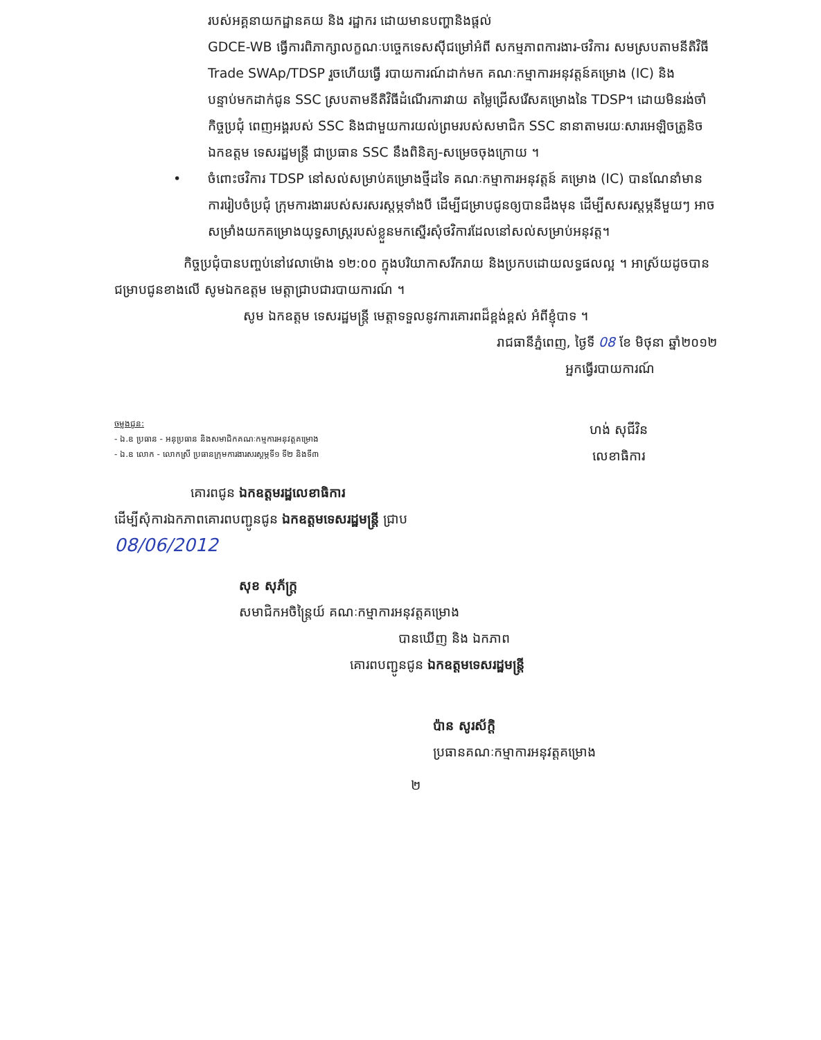របស់អគ្គនាយកដ្ឋានគយ និង រដ្ឋាករ ដោយមានបញ្ហានិងផ្តល់
GDCE-WB ធ្វើការពិភាក្សាលក្ខណៈបច្ចេកទេសស៊ីជម្រៅអំពី សកម្មភាពការងារ-ថវិការ សមស្របតាមនីតិវិធី Trade SWAp/TDSP រួចហើយធ្វើ របាយការណ៍ដាក់មក គណៈកម្មាការអនុវត្តន៍គម្រោង (IC) និង បន្ទាប់មកដាក់ជូន SSC ស្របតាមនីតិវិធីដំណើរការវាយ តម្លៃជ្រើសរើសគម្រោងនៃ TDSP។ ដោយមិនរង់ចាំកិច្ចប្រជុំ ពេញអង្គរបស់ SSC និងជាមួយការយល់ព្រមរបស់សមាជិក SSC នានាតាមរយៈសារអេឡិចត្រូនិច ឯកឧត្តម ទេសរដ្ឋមន្ត្រី ជាប្រធាន SSC នឹងពិនិត្យ-សម្រេចចុងក្រោយ ។
• ចំពោះថវិការ TDSP នៅសល់សម្រាប់គម្រោងថ្មីដទៃ គណៈកម្មាការអនុវត្តន៍ គម្រោង (IC) បានណែនាំមានការរៀបចំប្រជុំ ក្រុមការងាររបស់សរសរស្តម្ភទាំងបី ដើម្បីជម្រាបជូនឲ្យបានដឹងមុន ដើម្បីសសរស្តម្ភនីមួយៗ អាចសម្រាំងយកគម្រោងយុទ្ធសាស្ត្ររបស់ខ្លួនមកស្នើរសុំថវិការដែលនៅសល់សម្រាប់អនុវត្ត។
កិច្ចប្រជុំបានបញ្ចប់នៅវេលាម៉ោង ១២:០០ ក្នុងបរិយាកាសរីករាយ និងប្រកបដោយលទ្ធផលល្អ ។ អាស្រ័យដូចបានជម្រាបជូនខាងលើ សូមឯកឧត្តម មេត្តាជ្រាបជារបាយការណ៍ ។
សូម ឯកឧត្តម ទេសរដ្ឋមន្ត្រី មេត្តាទទួលនូវការគោរពដ៏ខ្ពង់ខ្ពស់ អំពីខ្ញុំបាទ ។
រាជធានីភ្នំពេញ, ថ្ងៃទី 08 ខែ មិថុនា ឆ្នាំ២០១២
អ្នកធ្វើរបាយការណ៍
ចម្លងជូន:
- ឯ.ឧ ប្រធាន - អនុប្រធាន និងសមាជិកគណៈកម្មការអនុវត្តគម្រោង
- ឯ.ឧ លោក - លោកស្រី ប្រធានក្រុមការងារសរស្តម្ភទី១ ទី២ និងទី៣
ហង់ សុជីវិន
លេខាធិការ
គោរពជូន ឯកឧត្តមរដ្ឋលេខាធិការ
ដើម្បីសុំការឯកភាពគោរពបញ្ជូនជូន ឯកឧត្តមទេសរដ្ឋមន្ត្រី ជ្រាប
08/06/2012
សុខ សុភ័ក្ត្រ
សមាជិកអចិន្ត្រៃយ៍ គណៈកម្មាការអនុវត្តគម្រោង
បានឃើញ និង ឯកភាព
គោរពបញ្ជូនជូន ឯកឧត្តមទេសរដ្ឋមន្ត្រី
ប៉ាន សូរស័ក្តិ
ប្រធានគណៈកម្មាការអនុវត្តគម្រោង
២